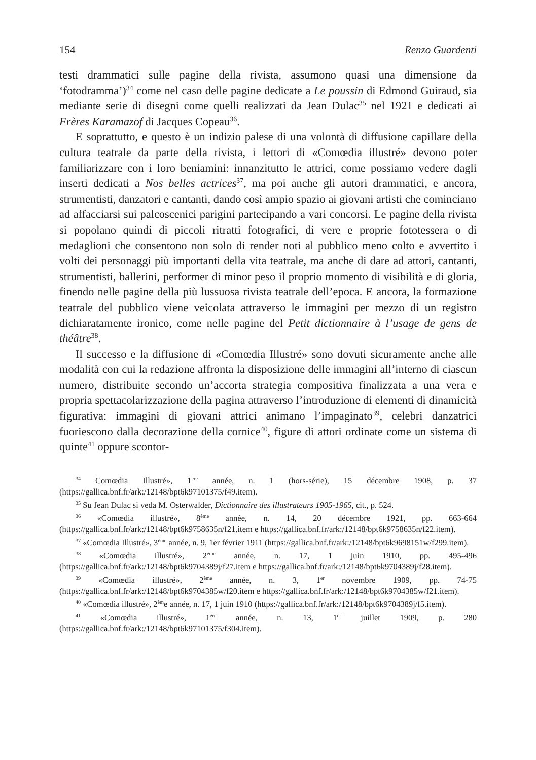154 Renzo Guardenti
testi drammatici sulle pagine della rivista, assumono quasi una dimensione da ‘fotodramma’)<sup>34</sup> come nel caso delle pagine dedicate a Le poussin di Edmond Guiraud, sia mediante serie di disegni come quelli realizzati da Jean Dulac<sup>35</sup> nel 1921 e dedicati ai Frères Karamazof di Jacques Copeau<sup>36</sup>.
E soprattutto, e questo è un indizio palese di una volontà di diffusione capillare della cultura teatrale da parte della rivista, i lettori di «Comœdia illustré» devono poter familiarizzare con i loro beniamini: innanzitutto le attrici, come possiamo vedere dagli inserti dedicati a Nos belles actrices<sup>37</sup>, ma poi anche gli autori drammatici, e ancora, strumentisti, danzatori e cantanti, dando così ampio spazio ai giovani artisti che cominciano ad affacciarsi sui palcoscenici parigini partecipando a vari concorsi. Le pagine della rivista si popolano quindi di piccoli ritratti fotografici, di vere e proprie fototessera o di medaglioni che consentono non solo di render noti al pubblico meno colto e avvertito i volti dei personaggi più importanti della vita teatrale, ma anche di dare ad attori, cantanti, strumentisti, ballerini, performer di minor peso il proprio momento di visibilità e di gloria, finendo nelle pagine della più lussuosa rivista teatrale dell’epoca. E ancora, la formazione teatrale del pubblico viene veicolata attraverso le immagini per mezzo di un registro dichiaratamente ironico, come nelle pagine del Petit dictionnaire à l’usage de gens de théâtre<sup>38</sup>.
Il successo e la diffusione di «Comœdia Illustré» sono dovuti sicuramente anche alle modalità con cui la redazione affronta la disposizione delle immagini all’interno di ciascun numero, distribuite secondo un’accorta strategia compositiva finalizzata a una vera e propria spettacolarizzazione della pagina attraverso l’introduzione di elementi di dinamicità figurativa: immagini di giovani attrici animano l’impaginato<sup>39</sup>, celebri danzatrici fuoriescono dalla decorazione della cornice<sup>40</sup>, figure di attori ordinate come un sistema di quinte<sup>41</sup> oppure scontor-
<sup>34</sup> Comœdia Illustré», 1<sup>ère</sup> année, n. 1 (hors-série), 15 décembre 1908, p. 37 (https://gallica.bnf.fr/ark:/12148/bpt6k97101375/f49.item).
<sup>35</sup> Su Jean Dulac si veda M. Osterwalder, Dictionnaire des illustrateurs 1905-1965, cit., p. 524.
<sup>36</sup> «Comœdia illustré», 8<sup>ème</sup> année, n. 14, 20 décembre 1921, pp. 663-664 (https://gallica.bnf.fr/ark:/12148/bpt6k9758635n/f21.item e https://gallica.bnf.fr/ark:/12148/bpt6k9758635n/f22.item).
<sup>37</sup> «Comœdia Illustré», 3<sup>ème</sup> année, n. 9, 1er février 1911 (https://gallica.bnf.fr/ark:/12148/bpt6k9698151w/f299.item).
<sup>38</sup> «Comœdia illustré», 2<sup>ème</sup> année, n. 17, 1 juin 1910, pp. 495-496 (https://gallica.bnf.fr/ark:/12148/bpt6k9704389j/f27.item e https://gallica.bnf.fr/ark:/12148/bpt6k9704389j/f28.item).
<sup>39</sup> «Comœdia illustré», 2<sup>ème</sup> année, n. 3, 1<sup>er</sup> novembre 1909, pp. 74-75 (https://gallica.bnf.fr/ark:/12148/bpt6k9704385w/f20.item e https://gallica.bnf.fr/ark:/12148/bpt6k9704385w/f21.item).
<sup>40</sup> «Comœdia illustré», 2<sup>èm</sup>e année, n. 17, 1 juin 1910 (https://gallica.bnf.fr/ark:/12148/bpt6k9704389j/f5.item).
<sup>41</sup> «Comœdia illustré», 1<sup>ère</sup> année, n. 13, 1<sup>er</sup> juillet 1909, p. 280 (https://gallica.bnf.fr/ark:/12148/bpt6k97101375/f304.item).